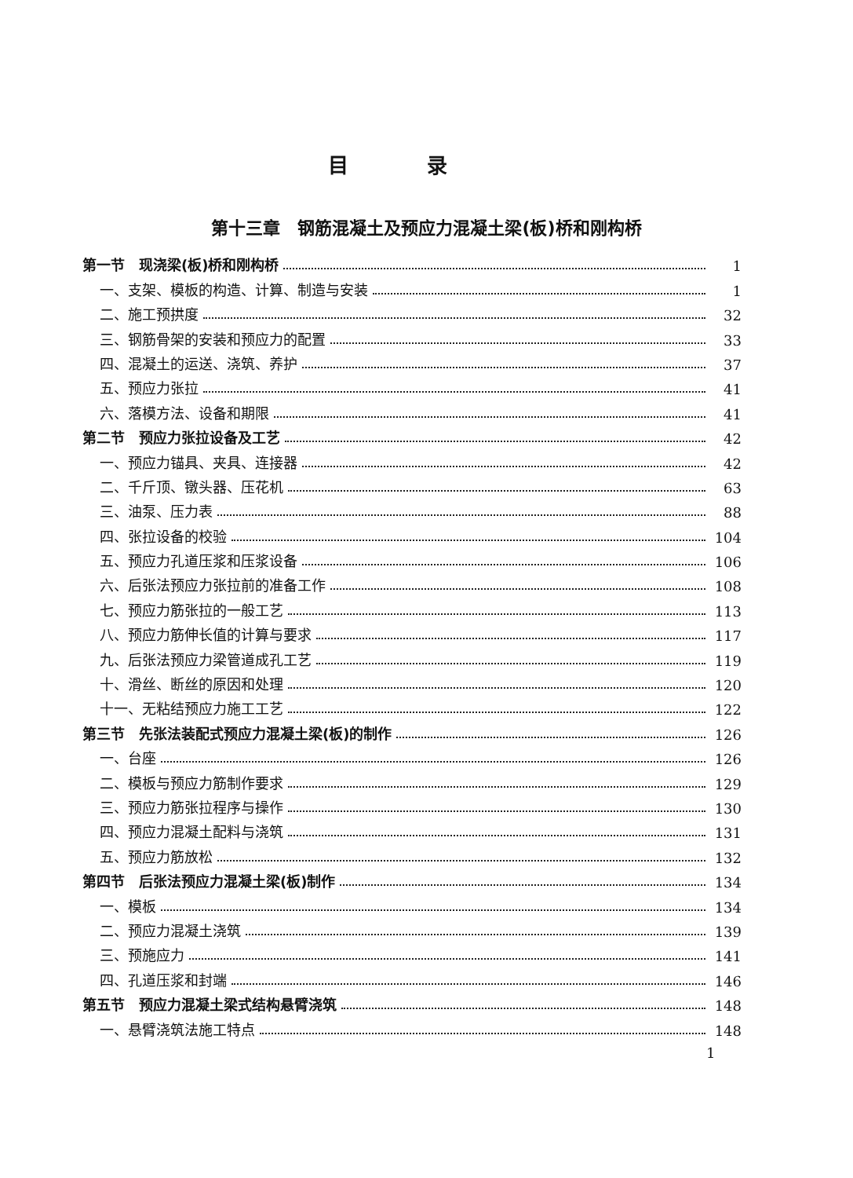目录
第十三章　钢筋混凝土及预应力混凝土梁(板)桥和刚构桥
第一节　现浇梁(板)桥和刚构桥 1
一、支架、模板的构造、计算、制造与安装 1
二、施工预拱度 32
三、钢筋骨架的安装和预应力的配置 33
四、混凝土的运送、浇筑、养护 37
五、预应力张拉 41
六、落模方法、设备和期限 41
第二节　预应力张拉设备及工艺 42
一、预应力锚具、夹具、连接器 42
二、千斤顶、镦头器、压花机 63
三、油泵、压力表 88
四、张拉设备的校验 104
五、预应力孔道压浆和压浆设备 106
六、后张法预应力张拉前的准备工作 108
七、预应力筋张拉的一般工艺 113
八、预应力筋伸长值的计算与要求 117
九、后张法预应力梁管道成孔工艺 119
十、滑丝、断丝的原因和处理 120
十一、无粘结预应力施工工艺 122
第三节　先张法装配式预应力混凝土梁(板)的制作 126
一、台座 126
二、模板与预应力筋制作要求 129
三、预应力筋张拉程序与操作 130
四、预应力混凝土配料与浇筑 131
五、预应力筋放松 132
第四节　后张法预应力混凝土梁(板)制作 134
一、模板 134
二、预应力混凝土浇筑 139
三、预施应力 141
四、孔道压浆和封端 146
第五节　预应力混凝土梁式结构悬臂浇筑 148
一、悬臂浇筑法施工特点 148
1